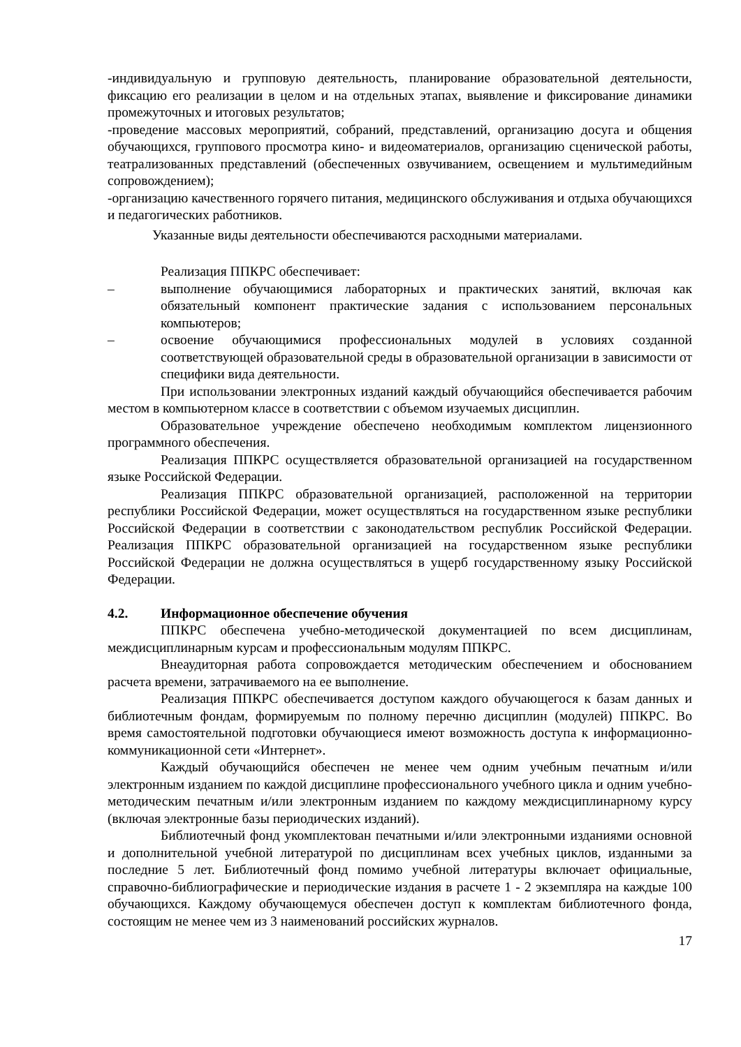-индивидуальную и групповую деятельность, планирование образовательной деятельности, фиксацию его реализации в целом и на отдельных этапах, выявление и фиксирование динамики промежуточных и итоговых результатов;
-проведение массовых мероприятий, собраний, представлений, организацию досуга и общения обучающихся, группового просмотра кино- и видеоматериалов, организацию сценической работы, театрализованных представлений (обеспеченных озвучиванием, освещением и мультимедийным сопровождением);
-организацию качественного горячего питания, медицинского обслуживания и отдыха обучающихся и педагогических работников.
Указанные виды деятельности обеспечиваются расходными материалами.
Реализация ППКРС обеспечивает:
– выполнение обучающимися лабораторных и практических занятий, включая как обязательный компонент практические задания с использованием персональных компьютеров;
– освоение обучающимися профессиональных модулей в условиях созданной соответствующей образовательной среды в образовательной организации в зависимости от специфики вида деятельности.
При использовании электронных изданий каждый обучающийся обеспечивается рабочим местом в компьютерном классе в соответствии с объемом изучаемых дисциплин.
Образовательное учреждение обеспечено необходимым комплектом лицензионного программного обеспечения.
Реализация ППКРС осуществляется образовательной организацией на государственном языке Российской Федерации.
Реализация ППКРС образовательной организацией, расположенной на территории республики Российской Федерации, может осуществляться на государственном языке республики Российской Федерации в соответствии с законодательством республик Российской Федерации. Реализация ППКРС образовательной организацией на государственном языке республики Российской Федерации не должна осуществляться в ущерб государственному языку Российской Федерации.
4.2. Информационное обеспечение обучения
ППКРС обеспечена учебно-методической документацией по всем дисциплинам, междисциплинарным курсам и профессиональным модулям ППКРС.
Внеаудиторная работа сопровождается методическим обеспечением и обоснованием расчета времени, затрачиваемого на ее выполнение.
Реализация ППКРС обеспечивается доступом каждого обучающегося к базам данных и библиотечным фондам, формируемым по полному перечню дисциплин (модулей) ППКРС. Во время самостоятельной подготовки обучающиеся имеют возможность доступа к информационно-коммуникационной сети «Интернет».
Каждый обучающийся обеспечен не менее чем одним учебным печатным и/или электронным изданием по каждой дисциплине профессионального учебного цикла и одним учебно-методическим печатным и/или электронным изданием по каждому междисциплинарному курсу (включая электронные базы периодических изданий).
Библиотечный фонд укомплектован печатными и/или электронными изданиями основной и дополнительной учебной литературой по дисциплинам всех учебных циклов, изданными за последние 5 лет. Библиотечный фонд помимо учебной литературы включает официальные, справочно-библиографические и периодические издания в расчете 1 - 2 экземпляра на каждые 100 обучающихся. Каждому обучающемуся обеспечен доступ к комплектам библиотечного фонда, состоящим не менее чем из 3 наименований российских журналов.
17